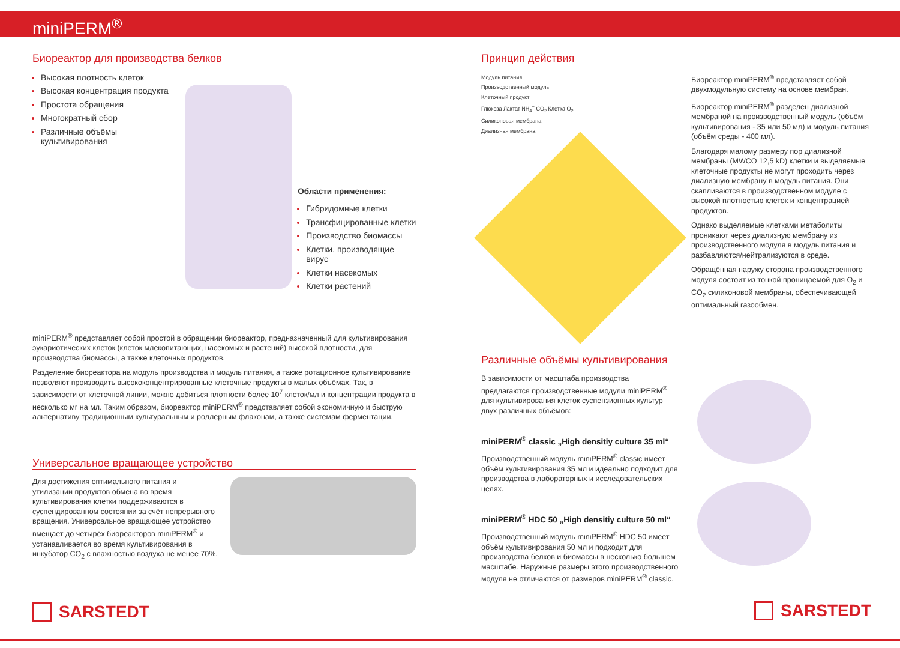miniPERM<sup>®</sup>
Биореактор для производства белков
Высокая плотность клеток
Высокая концентрация продукта
Простота обращения
Многократный сбор
Различные объёмы культивирования
Области применения:
Гибридомные клетки
Трансфицированные клетки
Производство биомассы
Клетки, производящие вирус
Клетки насекомых
Клетки растений
miniPERM<sup>®</sup> представляет собой простой в обращении биореактор, предназначенный для культивирования эукариотических клеток (клеток млекопитающих, насекомых и растений) высокой плотности, для производства биомассы, а также клеточных продуктов.
Разделение биореактора на модуль производства и модуль питания, а также ротационное культивирование позволяют производить высококонцентрированные клеточные продукты в малых объёмах. Так, в зависимости от клеточной линии, можно добиться плотности более 10<sup>7</sup> клеток/мл и концентрации продукта в несколько мг на мл. Таким образом, биореактор miniPERM<sup>®</sup> представляет собой экономичную и быструю альтернативу традиционным культуральным и роллерным флаконам, а также системам ферментации.
Универсальное вращающее устройство
Для достижения оптимального питания и утилизации продуктов обмена во время культивирования клетки поддерживаются в суспендированном состоянии за счёт непрерывного вращения. Универсальное вращающее устройство вмещает до четырёх биореакторов miniPERM<sup>®</sup> и устанавливается во время культивирования в инкубатор CO<sub>2</sub> с влажностью воздуха не менее 70%.
SARSTEDT
Принцип действия
Модуль питания
Производственный модуль
Клеточный продукт
Глюкоза Лактат NH<sub>4</sub><sup>+</sup> CO<sub>2</sub> Клетка O<sub>2</sub>
Силиконовая мембрана
Диализная мембрана
Биореактор miniPERM<sup>®</sup> представляет собой двухмодульную систему на основе мембран.
Биореактор miniPERM<sup>®</sup> разделен диализной мембраной на производственный модуль (объём культивирования - 35 или 50 мл) и модуль питания (объём среды - 400 мл).
Благодаря малому размеру пор диализной мембраны (MWCO 12,5 kD) клетки и выделяемые клеточные продукты не могут проходить через диализную мембрану в модуль питания. Они скапливаются в производственном модуле с высокой плотностью клеток и концентрацией продуктов.
Однако выделяемые клетками метаболиты проникают через диализную мембрану из производственного модуля в модуль питания и разбавляются/нейтрализуются в среде.
Обращённая наружу сторона производственного модуля состоит из тонкой проницаемой для O<sub>2</sub> и CO<sub>2</sub> силиконовой мембраны, обеспечивающей оптимальный газообмен.
Различные объёмы культивирования
В зависимости от масштаба производства предлагаются производственные модули miniPERM<sup>®</sup> для культивирования клеток суспензионных культур двух различных объёмов:
miniPERM<sup>®</sup> classic „High densitiy culture 35 ml“
Производственный модуль miniPERM<sup>®</sup> classic имеет объём культивирования 35 мл и идеально подходит для производства в лабораторных и исследовательских целях.
miniPERM<sup>®</sup> HDC 50 „High densitiy culture 50 ml“
Производственный модуль miniPERM<sup>®</sup> HDC 50 имеет объём культивирования 50 мл и подходит для производства белков и биомассы в несколько большем масштабе. Наружные размеры этого производственного модуля не отличаются от размеров miniPERM<sup>®</sup> classic.
SARSTEDT